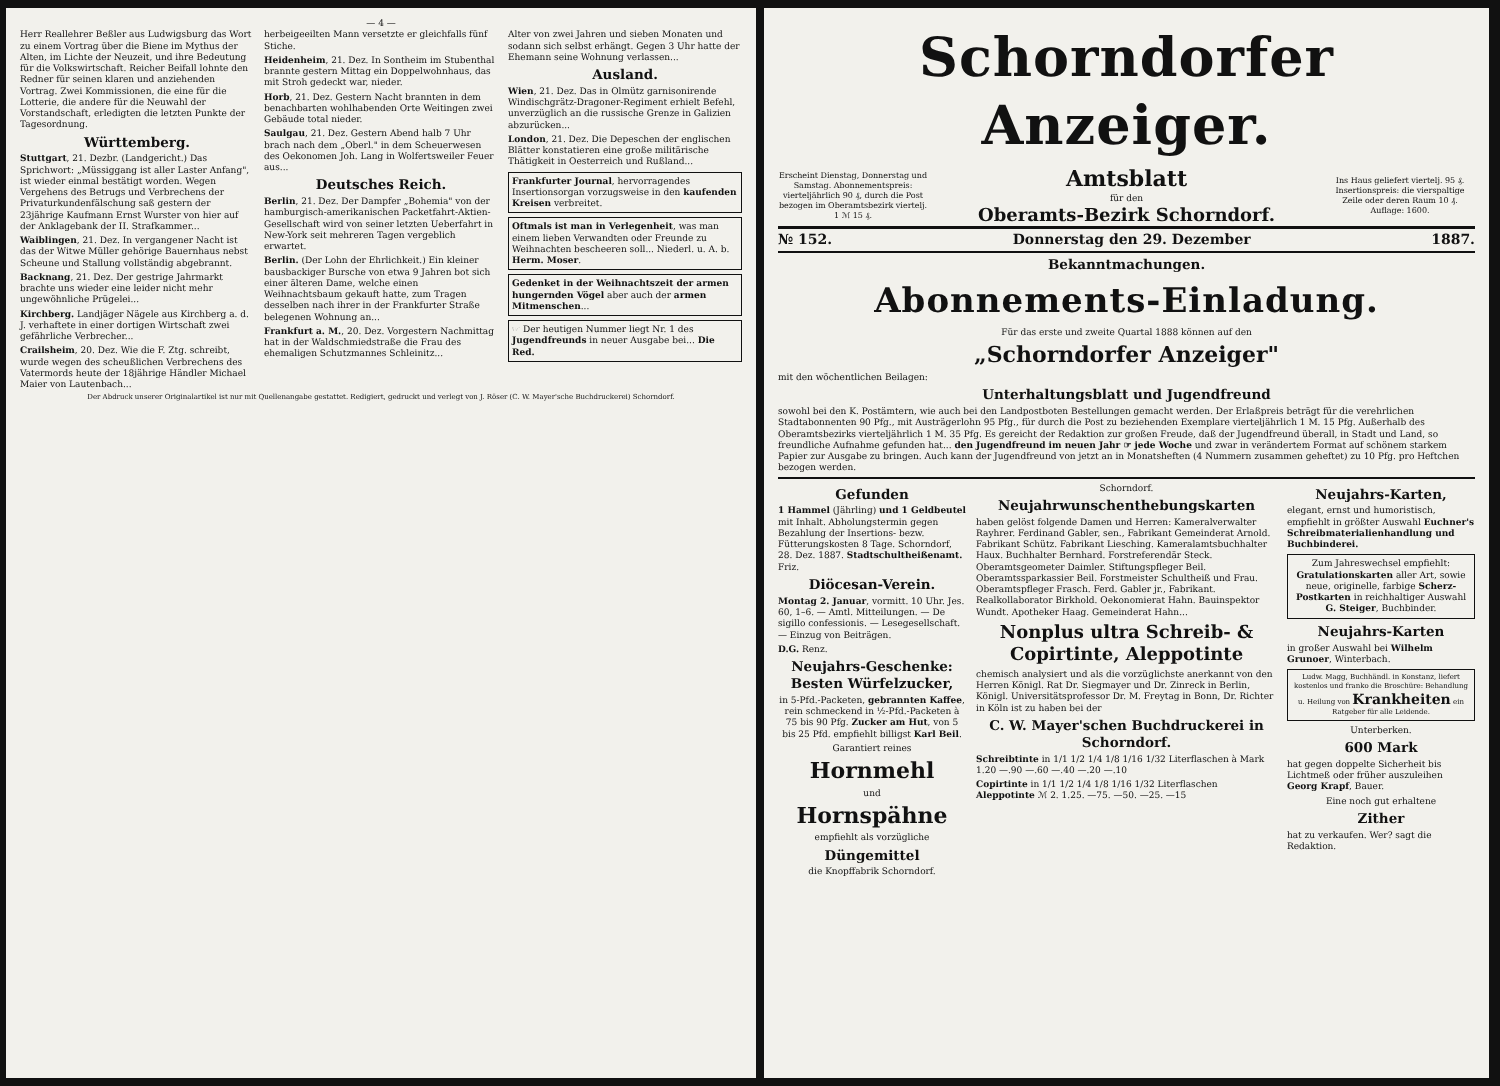— 4 —
Herr Reallehrer Beßler aus Ludwigsburg das Wort zu einem Vortrag über die Biene im Mythus der Alten, im Lichte der Neuzeit, und ihre Bedeutung für die Volkswirtschaft. Reicher Beifall lohnte den Redner für seinen klaren und anziehenden Vortrag. Zwei Kommissionen, die eine für die Lotterie, die andere für die Neuwahl der Vorstandschaft, erledigten die letzten Punkte der Tagesordnung.
Württemberg.
Stuttgart, 21. Dezbr. (Landgericht.) Das Sprichwort: „Müssiggang ist aller Laster Anfang", ist wieder einmal bestätigt worden. Wegen Vergehens des Betrugs und Verbrechens der Privaturkundenfälschung saß gestern der 23jährige Kaufmann Ernst Wurster von hier auf der Anklagebank der II. Strafkammer...
Waiblingen, 21. Dez. In vergangener Nacht ist das der Witwe Müller gehörige Bauernhaus nebst Scheune und Stallung vollständig abgebrannt.
Backnang, 21. Dez. Der gestrige Jahrmarkt brachte uns wieder eine leider nicht mehr ungewöhnliche Prügelei...
Kirchberg. Landjäger Nägele aus Kirchberg a. d. J. verhaftete in einer dortigen Wirtschaft zwei gefährliche Verbrecher...
Crailsheim, 20. Dez. Wie die F. Ztg. schreibt, wurde wegen des scheußlichen Verbrechens des Vatermords heute der 18jährige Händler Michael Maier von Lautenbach...
herbeigeeilten Mann versetzte er gleichfalls fünf Stiche.
Heidenheim, 21. Dez. In Sontheim im Stubenthal brannte gestern Mittag ein Doppelwohnhaus, das mit Stroh gedeckt war, nieder.
Horb, 21. Dez. Gestern Nacht brannten in dem benachbarten wohlhabenden Orte Weitingen zwei Gebäude total nieder.
Saulgau, 21. Dez. Gestern Abend halb 7 Uhr brach nach dem „Oberl." in dem Scheuerwesen des Oekonomen Joh. Lang in Wolfertsweiler Feuer aus...
Deutsches Reich.
Berlin, 21. Dez. Der Dampfer „Bohemia" von der hamburgisch-amerikanischen Packetfahrt-Aktien-Gesellschaft wird von seiner letzten Ueberfahrt in New-York seit mehreren Tagen vergeblich erwartet.
Berlin. (Der Lohn der Ehrlichkeit.) Ein kleiner bausbackiger Bursche von etwa 9 Jahren bot sich einer älteren Dame, welche einen Weihnachtsbaum gekauft hatte, zum Tragen desselben nach ihrer in der Frankfurter Straße belegenen Wohnung an...
Frankfurt a. M., 20. Dez. Vorgestern Nachmittag hat in der Waldschmiedstraße die Frau des ehemaligen Schutzmannes Schleinitz...
Alter von zwei Jahren und sieben Monaten und sodann sich selbst erhängt. Gegen 3 Uhr hatte der Ehemann seine Wohnung verlassen...
Ausland.
Wien, 21. Dez. Das in Olmütz garnisonirende Windischgrätz-Dragoner-Regiment erhielt Befehl, unverzüglich an die russische Grenze in Galizien abzurücken...
London, 21. Dez. Die Depeschen der englischen Blätter konstatieren eine große militärische Thätigkeit in Oesterreich und Rußland...
Frankfurter Journal, hervorragendes Insertionsorgan vorzugsweise in den kaufenden Kreisen verbreitet.
Oftmals ist man in Verlegenheit, was man einem lieben Verwandten oder Freunde zu Weihnachten bescheeren soll... Niederl. u. A. b. Herm. Moser.
Gedenket in der Weihnachtszeit der armen hungernden Vögel aber auch der armen Mitmenschen...
☞ Der heutigen Nummer liegt Nr. 1 des Jugendfreunds in neuer Ausgabe bei... Die Red.
Der Abdruck unserer Originalartikel ist nur mit Quellenangabe gestattet. Redigiert, gedruckt und verlegt von J. Röser (C. W. Mayer'sche Buchdruckerei) Schorndorf.
Schorndorfer Anzeiger.
Erscheint Dienstag, Donnerstag und Samstag. Abonnementspreis: vierteljährlich 90 ₰, durch die Post bezogen im Oberamtsbezirk viertelj. 1 ℳ 15 ₰.
Amtsblatt
für den
Oberamts-Bezirk Schorndorf.
Ins Haus geliefert viertelj. 95 ₰. Insertionspreis: die vierspaltige Zeile oder deren Raum 10 ₰. Auflage: 1600.
№ 152. Donnerstag den 29. Dezember 1887.
Bekanntmachungen.
Abonnements-Einladung.
Für das erste und zweite Quartal 1888 können auf den
„Schorndorfer Anzeiger"
mit den wöchentlichen Beilagen:
Unterhaltungsblatt und Jugendfreund
sowohl bei den K. Postämtern, wie auch bei den Landpostboten Bestellungen gemacht werden. Der Erlaßpreis beträgt für die verehrlichen Stadtabonnenten 90 Pfg., mit Austrägerlohn 95 Pfg., für durch die Post zu beziehenden Exemplare vierteljährlich 1 M. 15 Pfg. Außerhalb des Oberamtsbezirks vierteljährlich 1 M. 35 Pfg. Es gereicht der Redaktion zur großen Freude, daß der Jugendfreund überall, in Stadt und Land, so freundliche Aufnahme gefunden hat... den Jugendfreund im neuen Jahr ☞ jede Woche und zwar in verändertem Format auf schönem starkem Papier zur Ausgabe zu bringen. Auch kann der Jugendfreund von jetzt an in Monatsheften (4 Nummern zusammen geheftet) zu 10 Pfg. pro Heftchen bezogen werden.
Gefunden
1 Hammel (Jährling) und 1 Geldbeutel mit Inhalt. Abholungstermin gegen Bezahlung der Insertions- bezw. Fütterungskosten 8 Tage. Schorndorf, 28. Dez. 1887. Stadtschultheißenamt. Friz.
Diöcesan-Verein.
Montag 2. Januar, vormitt. 10 Uhr. Jes. 60, 1–6. — Amtl. Mitteilungen. — De sigillo confessionis. — Lesegesellschaft. — Einzug von Beiträgen.
D.G. Renz.
Neujahrs-Geschenke: Besten Würfelzucker,
in 5-Pfd.-Packeten, gebrannten Kaffee, rein schmeckend in ½-Pfd.-Packeten à 75 bis 90 Pfg. Zucker am Hut, von 5 bis 25 Pfd. empfiehlt billigst Karl Beil.
Garantiert reines
Hornmehl
und
Hornspähne
empfiehlt als vorzügliche
Düngemittel
die Knopffabrik Schorndorf.
Schorndorf.
Neujahrwunschenthebungskarten
haben gelöst folgende Damen und Herren: Kameralverwalter Rayhrer. Ferdinand Gabler, sen., Fabrikant Gemeinderat Arnold. Fabrikant Schütz. Fabrikant Liesching. Kameralamtsbuchhalter Haux. Buchhalter Bernhard. Forstreferendär Steck. Oberamtsgeometer Daimler. Stiftungspfleger Beil. Oberamtssparkassier Beil. Forstmeister Schultheiß und Frau. Oberamtspfleger Frasch. Ferd. Gabler jr., Fabrikant. Realkollaborator Birkhold. Oekonomierat Hahn. Bauinspektor Wundt. Apotheker Haag. Gemeinderat Hahn...
Nonplus ultra Schreib- & Copirtinte, Aleppotinte
chemisch analysiert und als die vorzüglichste anerkannt von den Herren Königl. Rat Dr. Siegmayer und Dr. Zinreck in Berlin, Königl. Universitätsprofessor Dr. M. Freytag in Bonn, Dr. Richter in Köln ist zu haben bei der
C. W. Mayer'schen Buchdruckerei in Schorndorf.
Schreibtinte in 1/1 1/2 1/4 1/8 1/16 1/32 Literflaschen à Mark 1.20 —.90 —.60 —.40 —.20 —.10
Copirtinte in 1/1 1/2 1/4 1/8 1/16 1/32 Literflaschen Aleppotinte ℳ 2. 1.25. —75. —50. —25. —15
Neujahrs-Karten,
elegant, ernst und humoristisch, empfiehlt in größter Auswahl Euchner's Schreibmaterialienhandlung und Buchbinderei.
Zum Jahreswechsel empfiehlt: Gratulationskarten aller Art, sowie neue, originelle, farbige Scherz-Postkarten in reichhaltiger Auswahl G. Steiger, Buchbinder.
Neujahrs-Karten
in großer Auswahl bei Wilhelm Grunoer, Winterbach.
Ludw. Magg, Buchhändl. in Konstanz, liefert kostenlos und franko die Broschüre: Behandlung u. Heilung von Krankheiten ein Ratgeber für alle Leidende.
Unterberken.
600 Mark
hat gegen doppelte Sicherheit bis Lichtmeß oder früher auszuleihen Georg Krapf, Bauer.
Eine noch gut erhaltene
Zither
hat zu verkaufen. Wer? sagt die Redaktion.